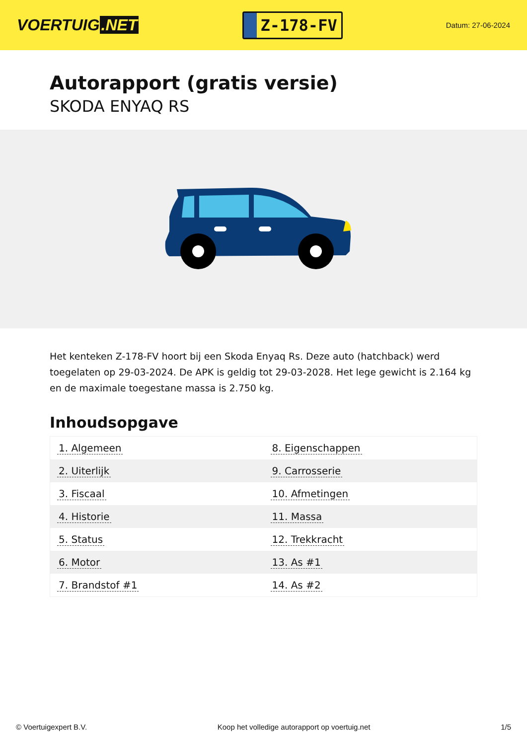VOERTUIG.NET
Z-178-FV
Datum: 27-06-2024
Autorapport (gratis versie)
SKODA ENYAQ RS
Het kenteken Z-178-FV hoort bij een Skoda Enyaq Rs. Deze auto (hatchback) werd toegelaten op 29-03-2024. De APK is geldig tot 29-03-2028. Het lege gewicht is 2.164 kg en de maximale toegestane massa is 2.750 kg.
Inhoudsopgave
| 1. Algemeen | 8. Eigenschappen |
| 2. Uiterlijk | 9. Carrosserie |
| 3. Fiscaal | 10. Afmetingen |
| 4. Historie | 11. Massa |
| 5. Status | 12. Trekkracht |
| 6. Motor | 13. As #1 |
| 7. Brandstof #1 | 14. As #2 |
© Voertuigexpert B.V. Koop het volledige autorapport op voertuig.net
1/5